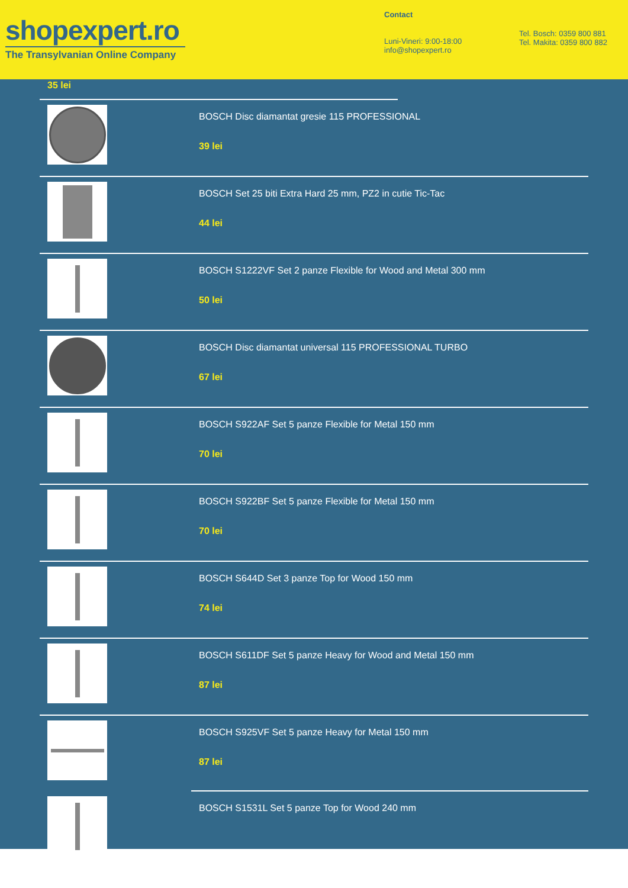shopexpert.ro
The Transylvanian Online Company
Contact
Luni-Vineri: 9:00-18:00
info@shopexpert.ro
Tel. Bosch: 0359 800 881
Tel. Makita: 0359 800 882
35 lei
BOSCH Disc diamantat gresie 115 PROFESSIONAL
39 lei
BOSCH Set 25 biti Extra Hard 25 mm, PZ2 in cutie Tic-Tac
44 lei
BOSCH S1222VF Set 2 panze Flexible for Wood and Metal 300 mm
50 lei
BOSCH Disc diamantat universal 115 PROFESSIONAL TURBO
67 lei
BOSCH S922AF Set 5 panze Flexible for Metal 150 mm
70 lei
BOSCH S922BF Set 5 panze Flexible for Metal 150 mm
70 lei
BOSCH S644D Set 3 panze Top for Wood 150 mm
74 lei
BOSCH S611DF Set 5 panze Heavy for Wood and Metal 150 mm
87 lei
BOSCH S925VF Set 5 panze Heavy for Metal 150 mm
87 lei
BOSCH S1531L Set 5 panze Top for Wood 240 mm